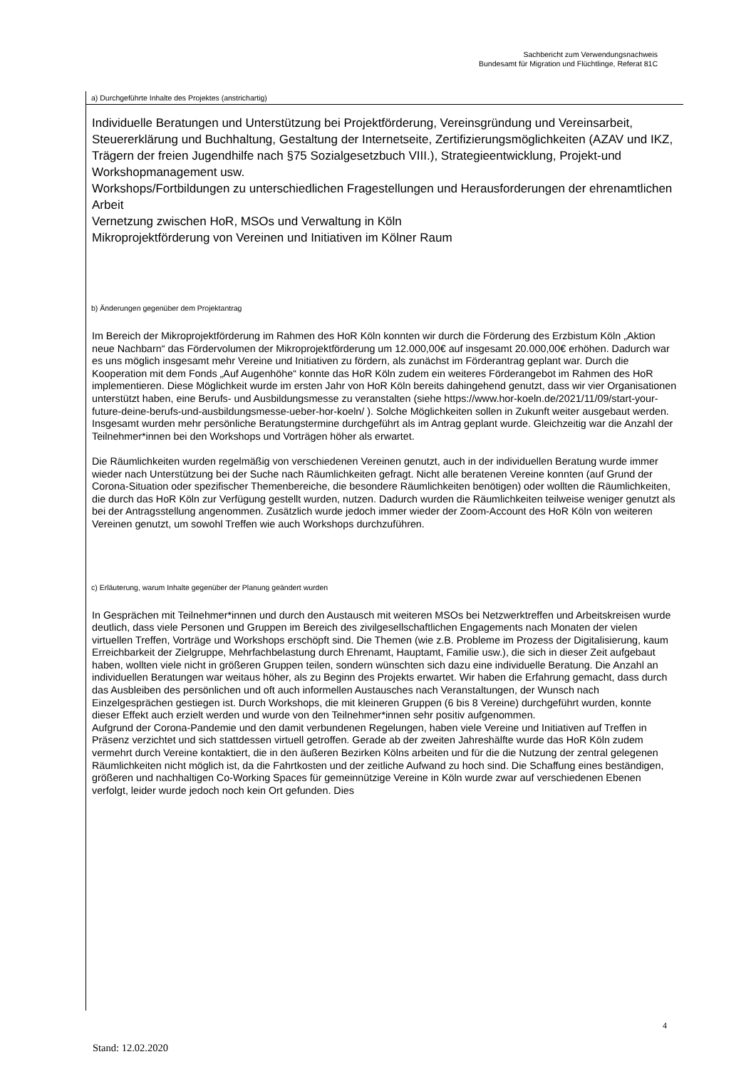Sachbericht zum Verwendungsnachweis
Bundesamt für Migration und Flüchtlinge, Referat 81C
a) Durchgeführte Inhalte des Projektes (anstrichartig)
Individuelle Beratungen und Unterstützung bei Projektförderung, Vereinsgründung und Vereinsarbeit, Steuererklärung und Buchhaltung, Gestaltung der Internetseite, Zertifizierungsmöglichkeiten (AZAV und IKZ, Trägern der freien Jugendhilfe nach §75 Sozialgesetzbuch VIII.), Strategieentwicklung, Projekt-und Workshopmanagement usw.
Workshops/Fortbildungen zu unterschiedlichen Fragestellungen und Herausforderungen der ehrenamtlichen Arbeit
Vernetzung zwischen HoR, MSOs und Verwaltung in Köln
Mikroprojektförderung von Vereinen und Initiativen im Kölner Raum
b) Änderungen gegenüber dem Projektantrag
Im Bereich der Mikroprojektförderung im Rahmen des HoR Köln konnten wir durch die Förderung des Erzbistum Köln „Aktion neue Nachbarn“ das Fördervolumen der Mikroprojektförderung um 12.000,00€ auf insgesamt 20.000,00€ erhöhen. Dadurch war es uns möglich insgesamt mehr Vereine und Initiativen zu fördern, als zunächst im Förderantrag geplant war. Durch die Kooperation mit dem Fonds „Auf Augenhöhe“ konnte das HoR Köln zudem ein weiteres Förderangebot im Rahmen des HoR implementieren. Diese Möglichkeit wurde im ersten Jahr von HoR Köln bereits dahingehend genutzt, dass wir vier Organisationen unterstützt haben, eine Berufs- und Ausbildungsmesse zu veranstalten (siehe https://www.hor-koeln.de/2021/11/09/start-your-future-deine-berufs-und-ausbildungsmesse-ueber-hor-koeln/ ). Solche Möglichkeiten sollen in Zukunft weiter ausgebaut werden.
Insgesamt wurden mehr persönliche Beratungstermine durchgeführt als im Antrag geplant wurde. Gleichzeitig war die Anzahl der Teilnehmer*innen bei den Workshops und Vorträgen höher als erwartet.
Die Räumlichkeiten wurden regelmäßig von verschiedenen Vereinen genutzt, auch in der individuellen Beratung wurde immer wieder nach Unterstützung bei der Suche nach Räumlichkeiten gefragt. Nicht alle beratenen Vereine konnten (auf Grund der Corona-Situation oder spezifischer Themenbereiche, die besondere Räumlichkeiten benötigen) oder wollten die Räumlichkeiten, die durch das HoR Köln zur Verfügung gestellt wurden, nutzen. Dadurch wurden die Räumlichkeiten teilweise weniger genutzt als bei der Antragsstellung angenommen. Zusätzlich wurde jedoch immer wieder der Zoom-Account des HoR Köln von weiteren Vereinen genutzt, um sowohl Treffen wie auch Workshops durchzuführen.
c) Erläuterung, warum Inhalte gegenüber der Planung geändert wurden
In Gesprächen mit Teilnehmer*innen und durch den Austausch mit weiteren MSOs bei Netzwerktreffen und Arbeitskreisen wurde deutlich, dass viele Personen und Gruppen im Bereich des zivilgesellschaftlichen Engagements nach Monaten der vielen virtuellen Treffen, Vorträge und Workshops erschöpft sind. Die Themen (wie z.B. Probleme im Prozess der Digitalisierung, kaum Erreichbarkeit der Zielgruppe, Mehrfachbelastung durch Ehrenamt, Hauptamt, Familie usw.), die sich in dieser Zeit aufgebaut haben, wollten viele nicht in größeren Gruppen teilen, sondern wünschten sich dazu eine individuelle Beratung. Die Anzahl an individuellen Beratungen war weitaus höher, als zu Beginn des Projekts erwartet. Wir haben die Erfahrung gemacht, dass durch das Ausbleiben des persönlichen und oft auch informellen Austausches nach Veranstaltungen, der Wunsch nach Einzelgesprächen gestiegen ist. Durch Workshops, die mit kleineren Gruppen (6 bis 8 Vereine) durchgeführt wurden, konnte dieser Effekt auch erzielt werden und wurde von den Teilnehmer*innen sehr positiv aufgenommen.
Aufgrund der Corona-Pandemie und den damit verbundenen Regelungen, haben viele Vereine und Initiativen auf Treffen in Präsenz verzichtet und sich stattdessen virtuell getroffen. Gerade ab der zweiten Jahreshälfte wurde das HoR Köln zudem vermehrt durch Vereine kontaktiert, die in den äußeren Bezirken Kölns arbeiten und für die die Nutzung der zentral gelegenen Räumlichkeiten nicht möglich ist, da die Fahrtkosten und der zeitliche Aufwand zu hoch sind. Die Schaffung eines beständigen, größeren und nachhaltigen Co-Working Spaces für gemeinnützige Vereine in Köln wurde zwar auf verschiedenen Ebenen verfolgt, leider wurde jedoch noch kein Ort gefunden. Dies
4
Stand: 12.02.2020